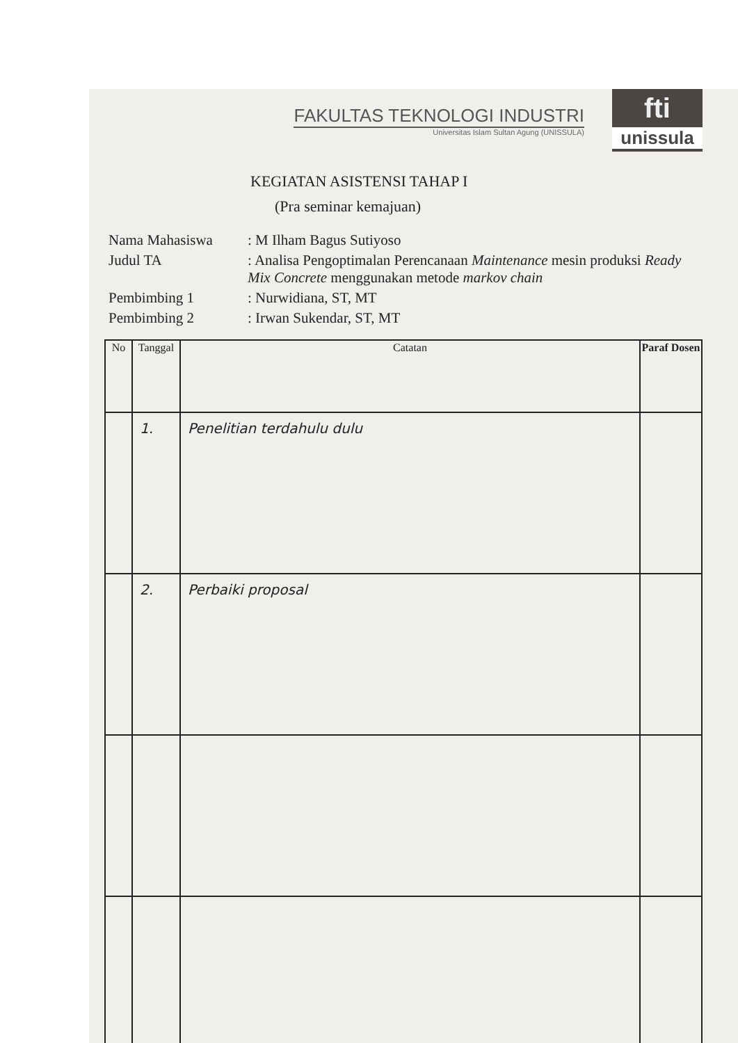FAKULTAS TEKNOLOGI INDUSTRI
Universitas Islam Sultan Agung (UNISSULA)
fti
unissula
KEGIATAN ASISTENSI TAHAP I
(Pra seminar kemajuan)
| Nama Mahasiswa | : M Ilham Bagus Sutiyoso |
| Judul TA | : Analisa Pengoptimalan Perencanaan Maintenance mesin produksi Ready Mix Concrete menggunakan metode markov chain |
| Pembimbing 1 | : Nurwidiana, ST, MT |
| Pembimbing 2 | : Irwan Sukendar, ST, MT |
| No | Tanggal | Catatan | Paraf Dosen |
| --- | --- | --- | --- |
| | 1. | Penelitian terdahulu dulu | |
| | 2. | Perbaiki proposal | |